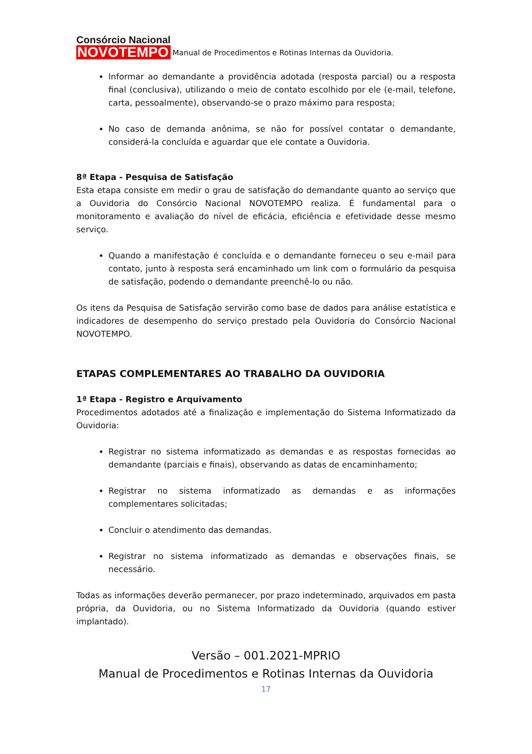Consórcio Nacional
NOVOTEMPO
Manual de Procedimentos e Rotinas Internas da Ouvidoria.
Informar ao demandante a providência adotada (resposta parcial) ou a resposta final (conclusiva), utilizando o meio de contato escolhido por ele (e-mail, telefone, carta, pessoalmente), observando-se o prazo máximo para resposta;
No caso de demanda anônima, se não for possível contatar o demandante, considerá-la concluída e aguardar que ele contate a Ouvidoria.
8ª Etapa - Pesquisa de Satisfação
Esta etapa consiste em medir o grau de satisfação do demandante quanto ao serviço que a Ouvidoria do Consórcio Nacional NOVOTEMPO realiza. É fundamental para o monitoramento e avaliação do nível de eficácia, eficiência e efetividade desse mesmo serviço.
Quando a manifestação é concluída e o demandante forneceu o seu e-mail para contato, junto à resposta será encaminhado um link com o formulário da pesquisa de satisfação, podendo o demandante preenchê-lo ou não.
Os itens da Pesquisa de Satisfação servirão como base de dados para análise estatística e indicadores de desempenho do serviço prestado pela Ouvidoria do Consórcio Nacional NOVOTEMPO.
ETAPAS COMPLEMENTARES AO TRABALHO DA OUVIDORIA
1ª Etapa - Registro e Arquivamento
Procedimentos adotados até a finalização e implementação do Sistema Informatizado da Ouvidoria:
Registrar no sistema informatizado as demandas e as respostas fornecidas ao demandante (parciais e finais), observando as datas de encaminhamento;
Registrar no sistema informatizado as demandas e as informações complementares solicitadas;
Concluir o atendimento das demandas.
Registrar no sistema informatizado as demandas e observações finais, se necessário.
Todas as informações deverão permanecer, por prazo indeterminado, arquivados em pasta própria, da Ouvidoria, ou no Sistema Informatizado da Ouvidoria (quando estiver implantado).
Versão – 001.2021-MPRIO
Manual de Procedimentos e Rotinas Internas da Ouvidoria
17